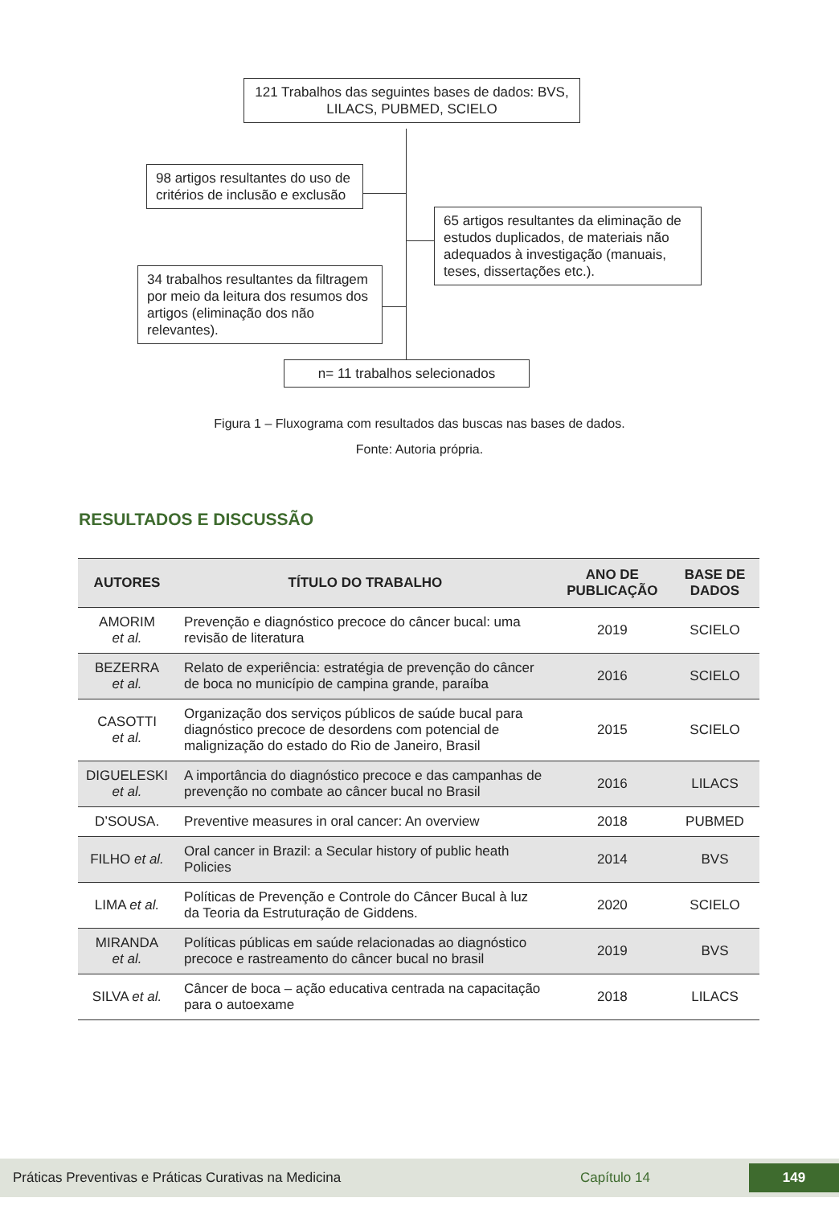121 Trabalhos das seguintes bases de dados: BVS, LILACS, PUBMED, SCIELO
98 artigos resultantes do uso de critérios de inclusão e exclusão
65 artigos resultantes da eliminação de estudos duplicados, de materiais não adequados à investigação (manuais, teses, dissertações etc.).
34 trabalhos resultantes da filtragem por meio da leitura dos resumos dos artigos (eliminação dos não relevantes).
n= 11 trabalhos selecionados
Figura 1 – Fluxograma com resultados das buscas nas bases de dados.
Fonte: Autoria própria.
RESULTADOS E DISCUSSÃO
| AUTORES | TÍTULO DO TRABALHO | ANO DE PUBLICAÇÃO | BASE DE DADOS |
| --- | --- | --- | --- |
| AMORIM et al. | Prevenção e diagnóstico precoce do câncer bucal: uma revisão de literatura | 2019 | SCIELO |
| BEZERRA et al. | Relato de experiência: estratégia de prevenção do câncer de boca no município de campina grande, paraíba | 2016 | SCIELO |
| CASOTTI et al. | Organização dos serviços públicos de saúde bucal para diagnóstico precoce de desordens com potencial de malignização do estado do Rio de Janeiro, Brasil | 2015 | SCIELO |
| DIGUELESKI et al. | A importância do diagnóstico precoce e das campanhas de prevenção no combate ao câncer bucal no Brasil | 2016 | LILACS |
| D’SOUSA. | Preventive measures in oral cancer: An overview | 2018 | PUBMED |
| FILHO et al. | Oral cancer in Brazil: a Secular history of public heath Policies | 2014 | BVS |
| LIMA et al. | Políticas de Prevenção e Controle do Câncer Bucal à luz da Teoria da Estruturação de Giddens. | 2020 | SCIELO |
| MIRANDA et al. | Políticas públicas em saúde relacionadas ao diagnóstico precoce e rastreamento do câncer bucal no brasil | 2019 | BVS |
| SILVA et al. | Câncer de boca – ação educativa centrada na capacitação para o autoexame | 2018 | LILACS |
Práticas Preventivas e Práticas Curativas na Medicina Capítulo 14 149